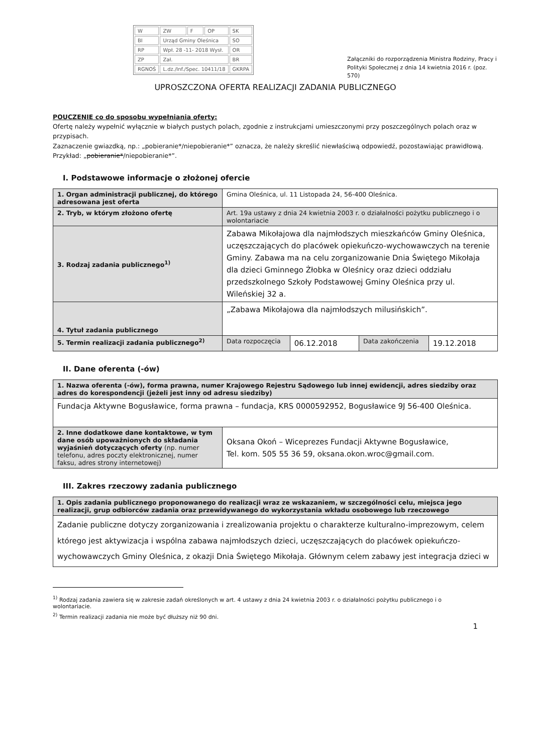| W | ZW | F | OP | SK |
| BI | Urząd Gminy Oleśnica | | | SO |
| RP | Wpł. 28 -11- 2018 Wysł. | | | OR |
| ZP | Zał. | | | BR |
| RGNOŚ | L.dz./Inf./Spec. 10411/18 | | | GKRPA |
Załączniki do rozporządzenia Ministra Rodziny, Pracy i Polityki Społecznej z dnia 14 kwietnia 2016 r. (poz. 570)
UPROSZCZONA OFERTA REALIZACJI ZADANIA PUBLICZNEGO
POUCZENIE co do sposobu wypełniania oferty:
Ofertę należy wypełnić wyłącznie w białych pustych polach, zgodnie z instrukcjami umieszczonymi przy poszczególnych polach oraz w przypisach.
Zaznaczenie gwiazdką, np.: „pobieranie*/niepobieranie*” oznacza, że należy skreślić niewłaściwą odpowiedź, pozostawiając prawidłową. Przykład: „pobieranie*/niepobieranie*”.
I. Podstawowe informacje o złożonej ofercie
| 1. Organ administracji publicznej, do którego adresowana jest oferta | Gmina Oleśnica, ul. 11 Listopada 24, 56-400 Oleśnica. | | | |
| 2. Tryb, w którym złożono ofertę | Art. 19a ustawy z dnia 24 kwietnia 2003 r. o działalności pożytku publicznego i o wolontariacie | | | |
| 3. Rodzaj zadania publicznego<sup>1)</sup> | Zabawa Mikołajowa dla najmłodszych mieszkańców Gminy Oleśnica, uczęszczających do placówek opiekuńczo-wychowawczych na terenie Gminy. Zabawa ma na celu zorganizowanie Dnia Świętego Mikołaja dla dzieci Gminnego Żłobka w Oleśnicy oraz dzieci oddziału przedszkolnego Szkoły Podstawowej Gminy Oleśnica przy ul. Wileńskiej 32 a. | | | |
| 4. Tytuł zadania publicznego | „Zabawa Mikołajowa dla najmłodszych milusińskich”. | | | |
| 5. Termin realizacji zadania publicznego<sup>2)</sup> | Data rozpoczęcia | 06.12.2018 | Data zakończenia | 19.12.2018 |
II. Dane oferenta (-ów)
| 1. Nazwa oferenta (-ów), forma prawna, numer Krajowego Rejestru Sądowego lub innej ewidencji, adres siedziby oraz adres do korespondencji (jeżeli jest inny od adresu siedziby) | |
| Fundacja Aktywne Bogusławice, forma prawna – fundacja, KRS 0000592952, Bogusławice 9J 56-400 Oleśnica. | |
| 2. Inne dodatkowe dane kontaktowe, w tym dane osób upoważnionych do składania wyjaśnień dotyczących oferty (np. numer telefonu, adres poczty elektronicznej, numer faksu, adres strony internetowej) | Oksana Okoń – Wiceprezes Fundacji Aktywne Bogusławice, Tel. kom. 505 55 36 59, oksana.okon.wroc@gmail.com. |
III. Zakres rzeczowy zadania publicznego
| 1. Opis zadania publicznego proponowanego do realizacji wraz ze wskazaniem, w szczególności celu, miejsca jego realizacji, grup odbiorców zadania oraz przewidywanego do wykorzystania wkładu osobowego lub rzeczowego |
| Zadanie publiczne dotyczy zorganizowania i zrealizowania projektu o charakterze kulturalno-imprezowym, celem którego jest aktywizacja i wspólna zabawa najmłodszych dzieci, uczęszczających do placówek opiekuńczo-wychowawczych Gminy Oleśnica, z okazji Dnia Świętego Mikołaja. Głównym celem zabawy jest integracja dzieci w |
<sup>1)</sup> Rodzaj zadania zawiera się w zakresie zadań określonych w art. 4 ustawy z dnia 24 kwietnia 2003 r. o działalności pożytku publicznego i o wolontariacie.
<sup>2)</sup> Termin realizacji zadania nie może być dłuższy niż 90 dni.
1